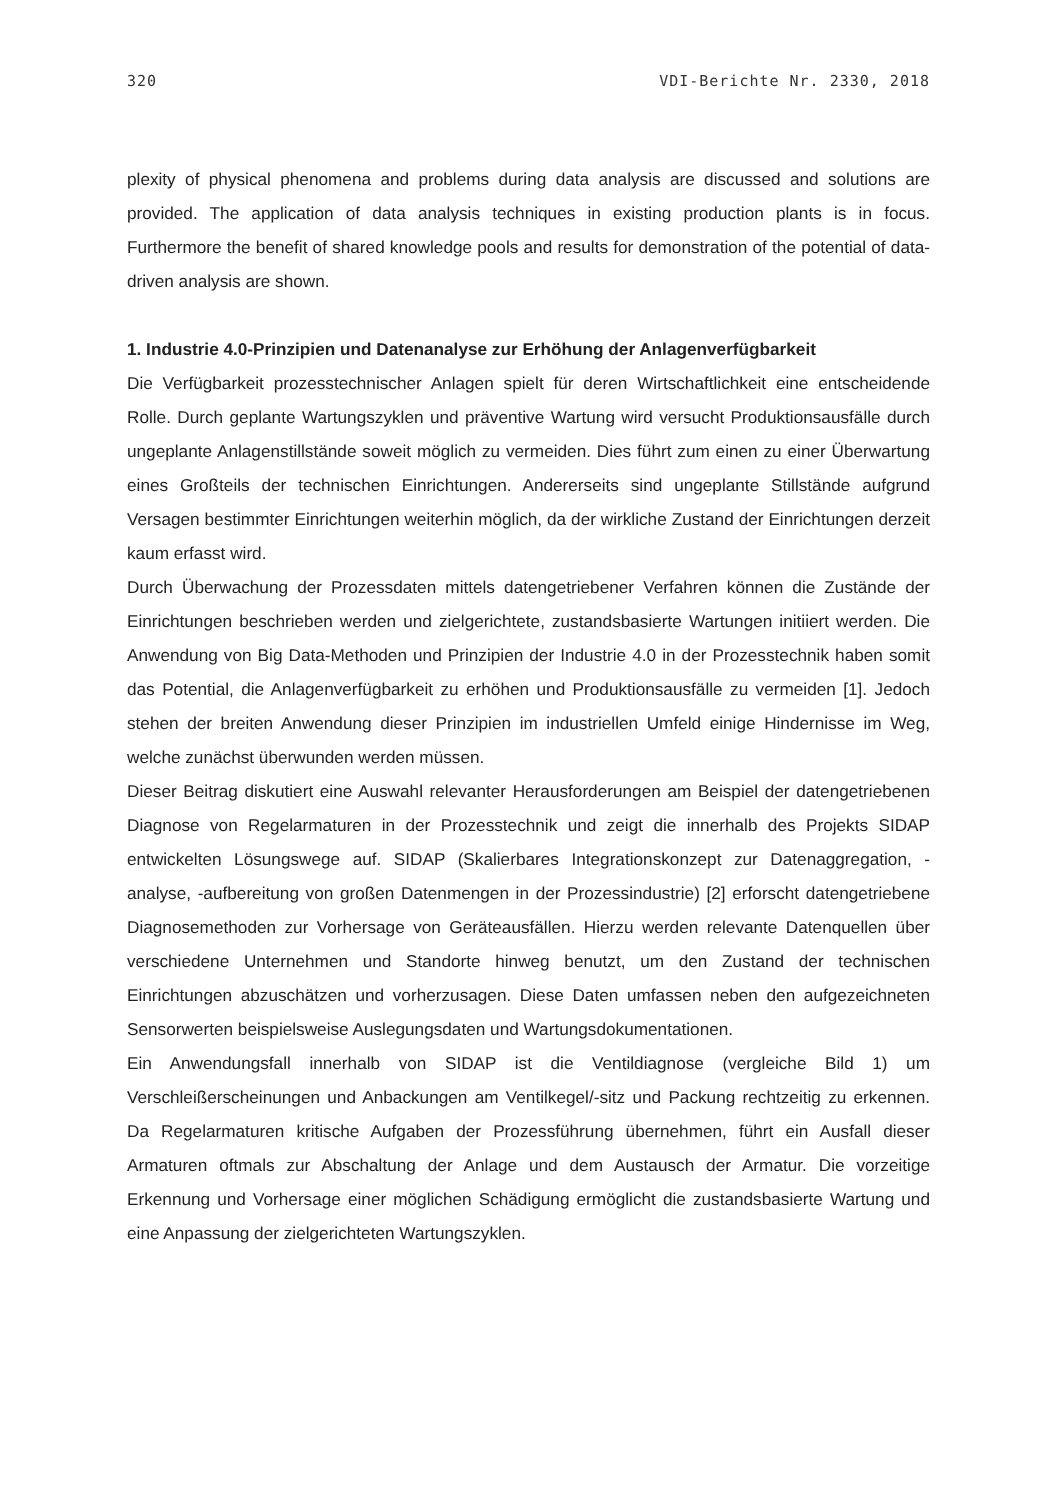320 VDI-Berichte Nr. 2330, 2018
plexity of physical phenomena and problems during data analysis are discussed and solutions are provided. The application of data analysis techniques in existing production plants is in focus. Furthermore the benefit of shared knowledge pools and results for demonstration of the potential of data-driven analysis are shown.
1. Industrie 4.0-Prinzipien und Datenanalyse zur Erhöhung der Anlagenverfügbarkeit
Die Verfügbarkeit prozesstechnischer Anlagen spielt für deren Wirtschaftlichkeit eine entscheidende Rolle. Durch geplante Wartungszyklen und präventive Wartung wird versucht Produktionsausfälle durch ungeplante Anlagenstillstände soweit möglich zu vermeiden. Dies führt zum einen zu einer Überwartung eines Großteils der technischen Einrichtungen. Andererseits sind ungeplante Stillstände aufgrund Versagen bestimmter Einrichtungen weiterhin möglich, da der wirkliche Zustand der Einrichtungen derzeit kaum erfasst wird.
Durch Überwachung der Prozessdaten mittels datengetriebener Verfahren können die Zustände der Einrichtungen beschrieben werden und zielgerichtete, zustandsbasierte Wartungen initiiert werden. Die Anwendung von Big Data-Methoden und Prinzipien der Industrie 4.0 in der Prozesstechnik haben somit das Potential, die Anlagenverfügbarkeit zu erhöhen und Produktionsausfälle zu vermeiden [1]. Jedoch stehen der breiten Anwendung dieser Prinzipien im industriellen Umfeld einige Hindernisse im Weg, welche zunächst überwunden werden müssen.
Dieser Beitrag diskutiert eine Auswahl relevanter Herausforderungen am Beispiel der datengetriebenen Diagnose von Regelarmaturen in der Prozesstechnik und zeigt die innerhalb des Projekts SIDAP entwickelten Lösungswege auf. SIDAP (Skalierbares Integrationskonzept zur Datenaggregation, -analyse, -aufbereitung von großen Datenmengen in der Prozessindustrie) [2] erforscht datengetriebene Diagnosemethoden zur Vorhersage von Geräteausfällen. Hierzu werden relevante Datenquellen über verschiedene Unternehmen und Standorte hinweg benutzt, um den Zustand der technischen Einrichtungen abzuschätzen und vorherzusagen. Diese Daten umfassen neben den aufgezeichneten Sensorwerten beispielsweise Auslegungsdaten und Wartungsdokumentationen.
Ein Anwendungsfall innerhalb von SIDAP ist die Ventildiagnose (vergleiche Bild 1) um Verschleißerscheinungen und Anbackungen am Ventilkegel/-sitz und Packung rechtzeitig zu erkennen. Da Regelarmaturen kritische Aufgaben der Prozessführung übernehmen, führt ein Ausfall dieser Armaturen oftmals zur Abschaltung der Anlage und dem Austausch der Armatur. Die vorzeitige Erkennung und Vorhersage einer möglichen Schädigung ermöglicht die zustandsbasierte Wartung und eine Anpassung der zielgerichteten Wartungszyklen.